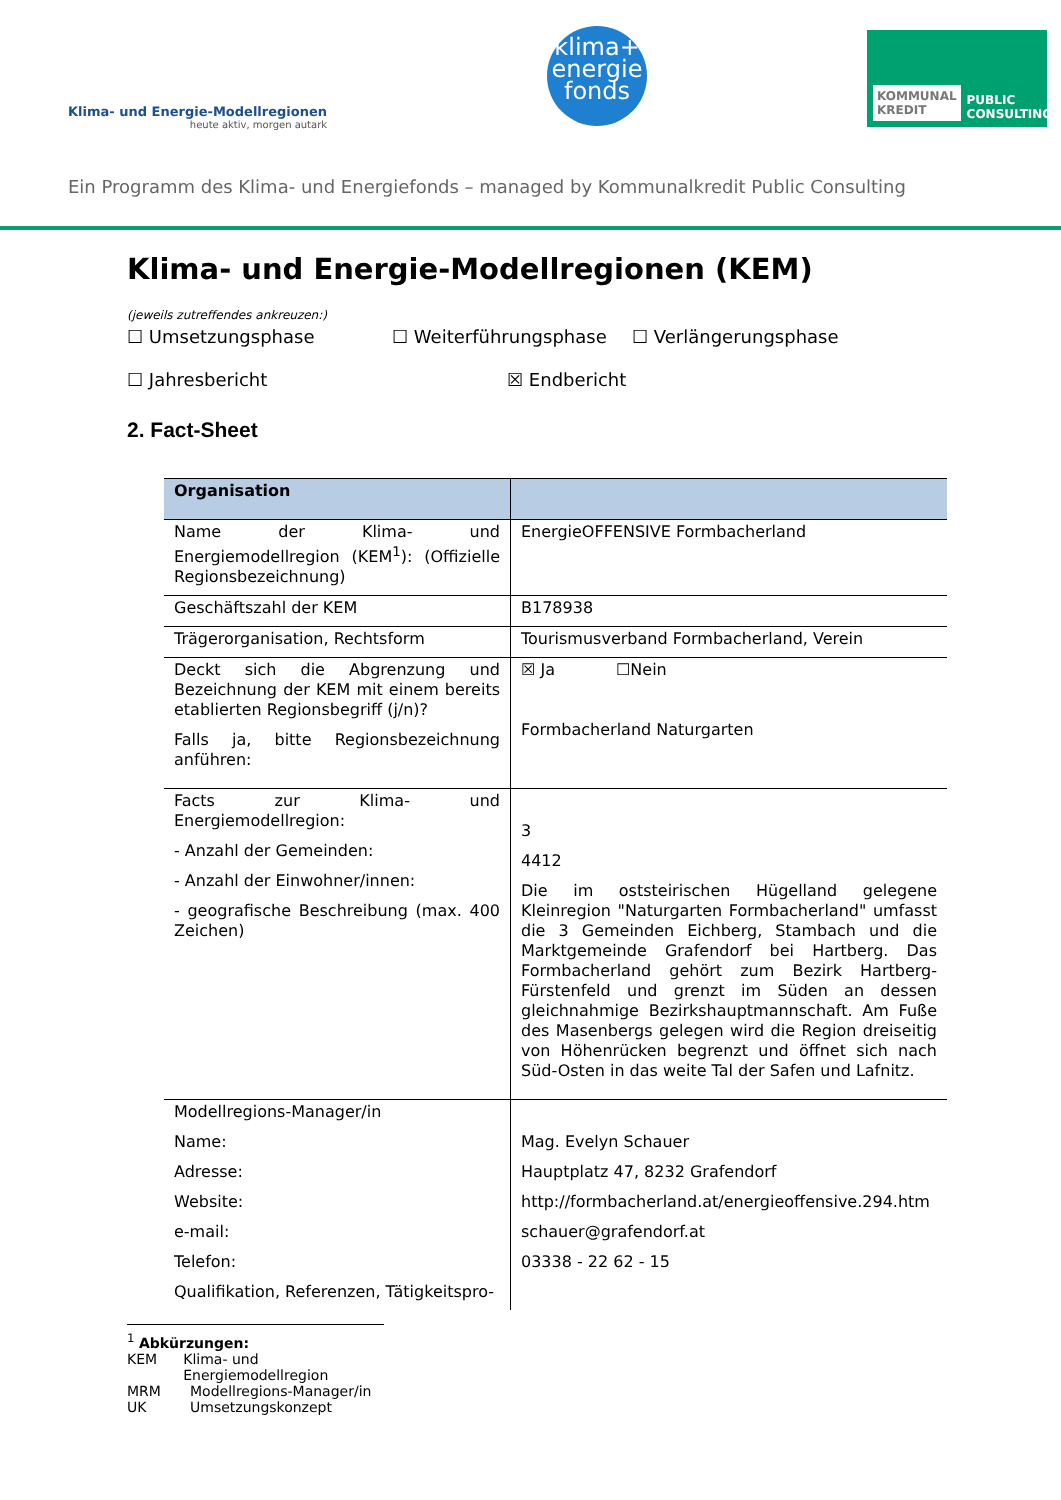Klima- und Energie-Modellregionen
heute aktiv, morgen autark
klima+
energie
fonds
KOMMUNAL KREDIT PUBLIC CONSULTING
Ein Programm des Klima- und Energiefonds – managed by Kommunalkredit Public Consulting
Klima- und Energie-Modellregionen (KEM)
(jeweils zutreffendes ankreuzen:)
☐ Umsetzungsphase ☐ Weiterführungsphase ☐ Verlängerungsphase
☐ Jahresbericht ☒ Endbericht
2. Fact-Sheet
| Organisation | |
| --- | --- |
| Name der Klima- und Energiemodellregion (KEM<sup>1</sup>): (Offizielle Regionsbezeichnung) | EnergieOFFENSIVE Formbacherland |
| Geschäftszahl der KEM | B178938 |
| Trägerorganisation, Rechtsform | Tourismusverband Formbacherland, Verein |
| Deckt sich die Abgrenzung und Bezeichnung der KEM mit einem bereits etablierten Regionsbegriff (j/n)? Falls ja, bitte Regionsbezeichnung anführen: | ☒ Ja ☐Nein Formbacherland Naturgarten |
| Facts zur Klima- und Energiemodellregion: - Anzahl der Gemeinden: - Anzahl der Einwohner/innen: - geografische Beschreibung (max. 400 Zeichen) | 3 4412 Die im oststeirischen Hügelland gelegene Kleinregion "Naturgarten Formbacherland" umfasst die 3 Gemeinden Eichberg, Stambach und die Marktgemeinde Grafendorf bei Hartberg. Das Formbacherland gehört zum Bezirk Hartberg-Fürstenfeld und grenzt im Süden an dessen gleichnahmige Bezirkshauptmannschaft. Am Fuße des Masenbergs gelegen wird die Region dreiseitig von Höhenrücken begrenzt und öffnet sich nach Süd-Osten in das weite Tal der Safen und Lafnitz. |
| Modellregions-Manager/in Name: Adresse: Website: e-mail: Telefon: Qualifikation, Referenzen, Tätigkeitspro- | Mag. Evelyn Schauer Hauptplatz 47, 8232 Grafendorf http://formbacherland.at/energieoffensive.294.htm schauer@grafendorf.at 03338 - 22 62 - 15 |
<sup>1</sup> Abkürzungen:
KEM Klima- und Energiemodellregion
MRM Modellregions-Manager/in
UK Umsetzungskonzept